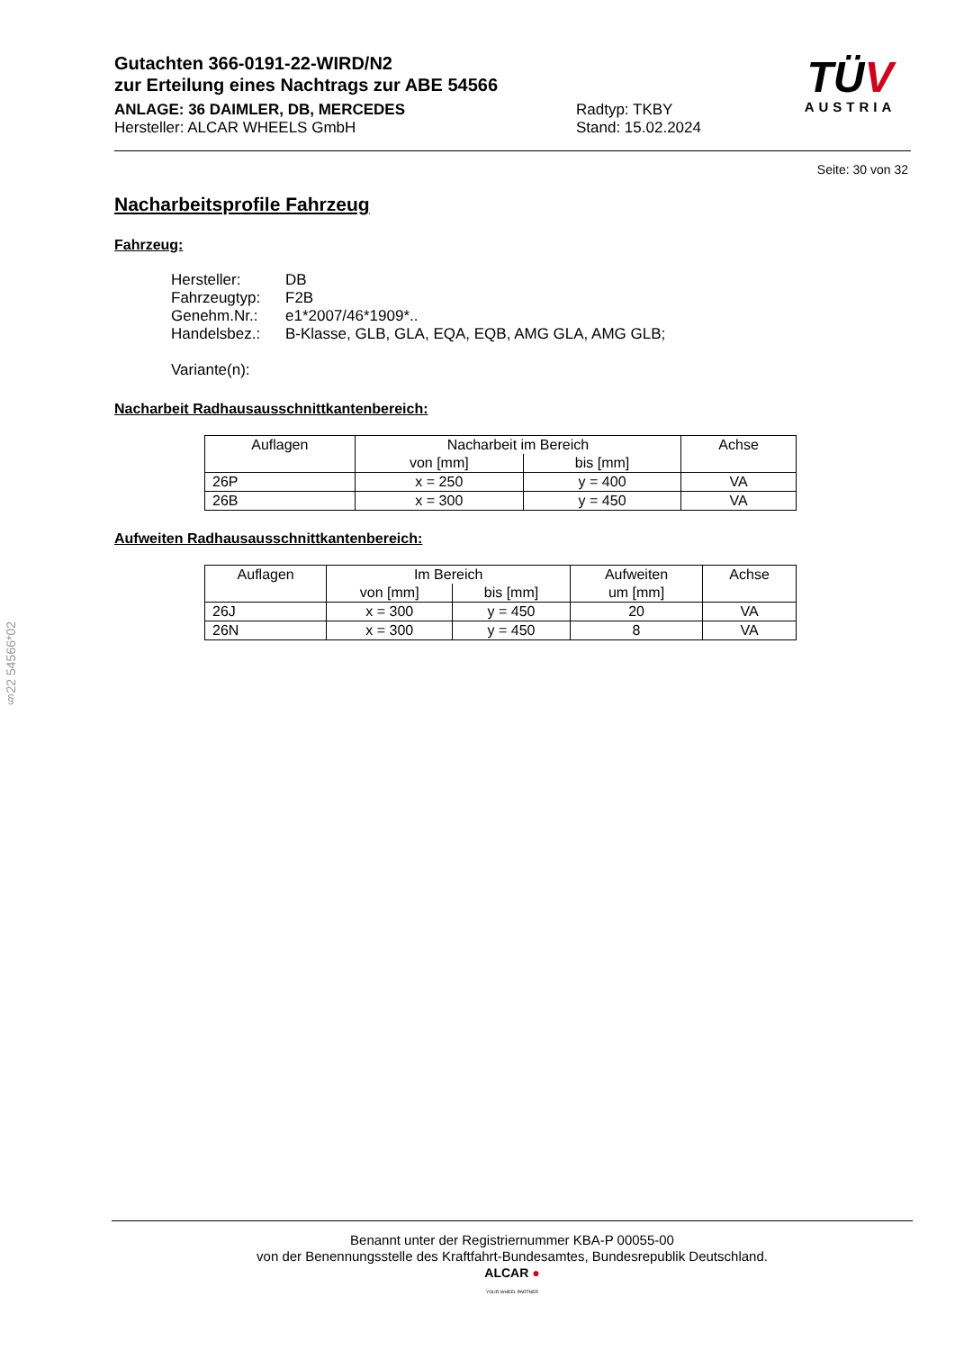Gutachten 366-0191-22-WIRD/N2
zur Erteilung eines Nachtrags zur ABE 54566
ANLAGE: 36 DAIMLER, DB, MERCEDES
Hersteller: ALCAR WHEELS GmbH
Radtyp: TKBY
Stand: 15.02.2024
TÜV
AUSTRIA
Seite: 30 von 32
Nacharbeitsprofile Fahrzeug
Fahrzeug:
Hersteller: DB
Fahrzeugtyp: F2B
Genehm.Nr.: e1*2007/46*1909*..
Handelsbez.: B-Klasse, GLB, GLA, EQA, EQB, AMG GLA, AMG GLB;
Variante(n):
Nacharbeit Radhausausschnittkantenbereich:
| Auflagen | Nacharbeit im Bereich | | Achse |
| --- | --- | --- | --- |
| | von [mm] | bis [mm] | |
| 26P | x = 250 | y = 400 | VA |
| 26B | x = 300 | y = 450 | VA |
Aufweiten Radhausausschnittkantenbereich:
| Auflagen | Im Bereich | | Aufweiten | Achse |
| --- | --- | --- | --- | --- |
| | von [mm] | bis [mm] | um [mm] | |
| 26J | x = 300 | y = 450 | 20 | VA |
| 26N | x = 300 | y = 450 | 8 | VA |
§22 54566*02
Benannt unter der Registriernummer KBA-P 00055-00
von der Benennungsstelle des Kraftfahrt-Bundesamtes, Bundesrepublik Deutschland.
ALCAR ●
YOUR WHEEL PARTNER